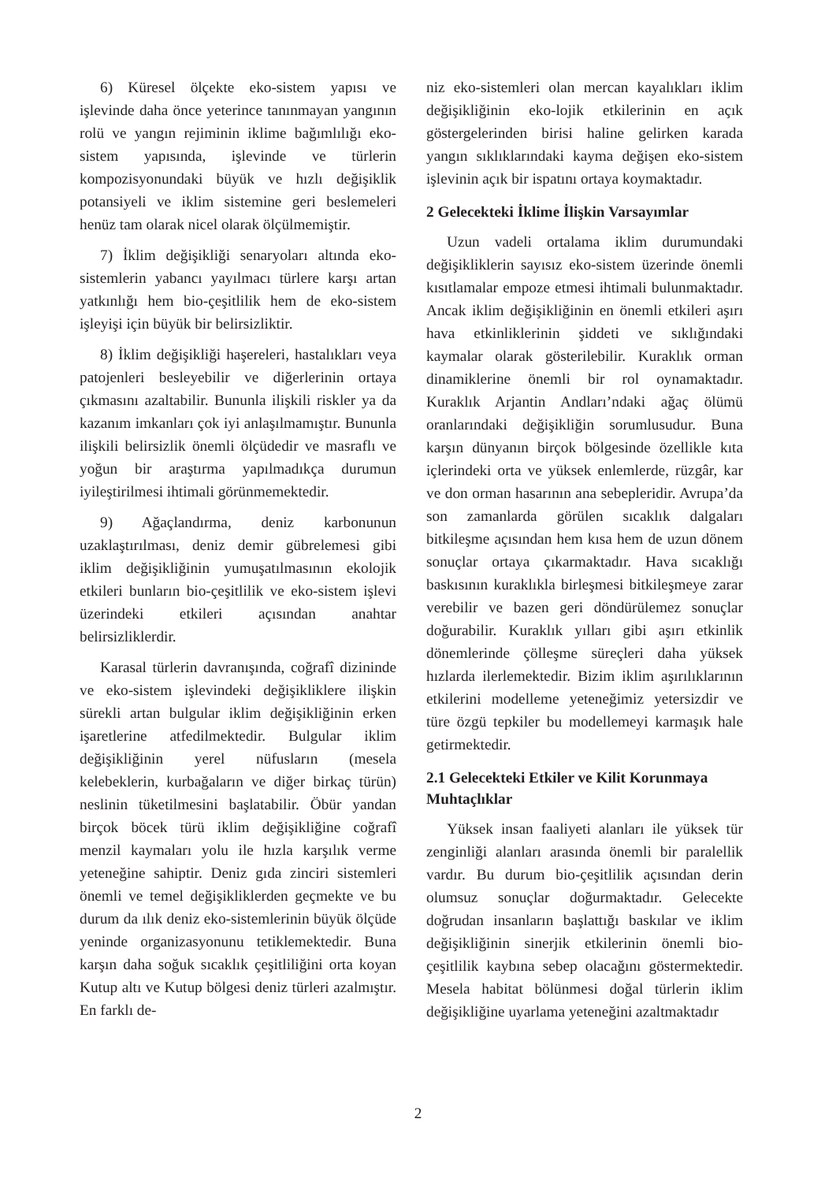6) Küresel ölçekte eko-sistem yapısı ve işlevinde daha önce yeterince tanınmayan yangının rolü ve yangın rejiminin iklime bağımlılığı eko-sistem yapısında, işlevinde ve türlerin kompozisyonundaki büyük ve hızlı değişiklik potansiyeli ve iklim sistemine geri beslemeleri henüz tam olarak nicel olarak ölçülmemiştir.
7) İklim değişikliği senaryoları altında eko-sistemlerin yabancı yayılmacı türlere karşı artan yatkınlığı hem bio-çeşitlilik hem de eko-sistem işleyişi için büyük bir belirsizliktir.
8) İklim değişikliği haşereleri, hastalıkları veya patojenleri besleyebilir ve diğerlerinin ortaya çıkmasını azaltabilir. Bununla ilişkili riskler ya da kazanım imkanları çok iyi anlaşılmamıştır. Bununla ilişkili belirsizlik önemli ölçüdedir ve masraflı ve yoğun bir araştırma yapılmadıkça durumun iyileştirilmesi ihtimali görünmemektedir.
9) Ağaçlandırma, deniz karbonunun uzaklaştırılması, deniz demir gübrelemesi gibi iklim değişikliğinin yumuşatılmasının ekolojik etkileri bunların bio-çeşitlilik ve eko-sistem işlevi üzerindeki etkileri açısından anahtar belirsizliklerdir.
Karasal türlerin davranışında, coğrafî dizininde ve eko-sistem işlevindeki değişikliklere ilişkin sürekli artan bulgular iklim değişikliğinin erken işaretlerine atfedilmektedir. Bulgular iklim değişikliğinin yerel nüfusların (mesela kelebeklerin, kurbağaların ve diğer birkaç türün) neslinin tüketilmesini başlatabilir. Öbür yandan birçok böcek türü iklim değişikliğine coğrafî menzil kaymaları yolu ile hızla karşılık verme yeteneğine sahiptir. Deniz gıda zinciri sistemleri önemli ve temel değişikliklerden geçmekte ve bu durum da ılık deniz eko-sistemlerinin büyük ölçüde yeninde organizasyonunu tetiklemektedir. Buna karşın daha soğuk sıcaklık çeşitliliğini orta koyan Kutup altı ve Kutup bölgesi deniz türleri azalmıştır. En farklı de-
niz eko-sistemleri olan mercan kayalıkları iklim değişikliğinin eko-lojik etkilerinin en açık göstergelerinden birisi haline gelirken karada yangın sıklıklarındaki kayma değişen eko-sistem işlevinin açık bir ispatını ortaya koymaktadır.
2 Gelecekteki İklime İlişkin Varsayımlar
Uzun vadeli ortalama iklim durumundaki değişikliklerin sayısız eko-sistem üzerinde önemli kısıtlamalar empoze etmesi ihtimali bulunmaktadır. Ancak iklim değişikliğinin en önemli etkileri aşırı hava etkinliklerinin şiddeti ve sıklığındaki kaymalar olarak gösterilebilir. Kuraklık orman dinamiklerine önemli bir rol oynamaktadır. Kuraklık Arjantin Andları’ndaki ağaç ölümü oranlarındaki değişikliğin sorumlusudur. Buna karşın dünyanın birçok bölgesinde özellikle kıta içlerindeki orta ve yüksek enlemlerde, rüzgâr, kar ve don orman hasarının ana sebepleridir. Avrupa’da son zamanlarda görülen sıcaklık dalgaları bitkileşme açısından hem kısa hem de uzun dönem sonuçlar ortaya çıkarmaktadır. Hava sıcaklığı baskısının kuraklıkla birleşmesi bitkileşmeye zarar verebilir ve bazen geri döndürülemez sonuçlar doğurabilir. Kuraklık yılları gibi aşırı etkinlik dönemlerinde çölleşme süreçleri daha yüksek hızlarda ilerlemektedir. Bizim iklim aşırılıklarının etkilerini modelleme yeteneğimiz yetersizdir ve türe özgü tepkiler bu modellemeyi karmaşık hale getirmektedir.
2.1 Gelecekteki Etkiler ve Kilit Korunmaya Muhtaçlıklar
Yüksek insan faaliyeti alanları ile yüksek tür zenginliği alanları arasında önemli bir paralellik vardır. Bu durum bio-çeşitlilik açısından derin olumsuz sonuçlar doğurmaktadır. Gelecekte doğrudan insanların başlattığı baskılar ve iklim değişikliğinin sinerjik etkilerinin önemli bio-çeşitlilik kaybına sebep olacağını göstermektedir. Mesela habitat bölünmesi doğal türlerin iklim değişikliğine uyarlama yeteneğini azaltmaktadır
2